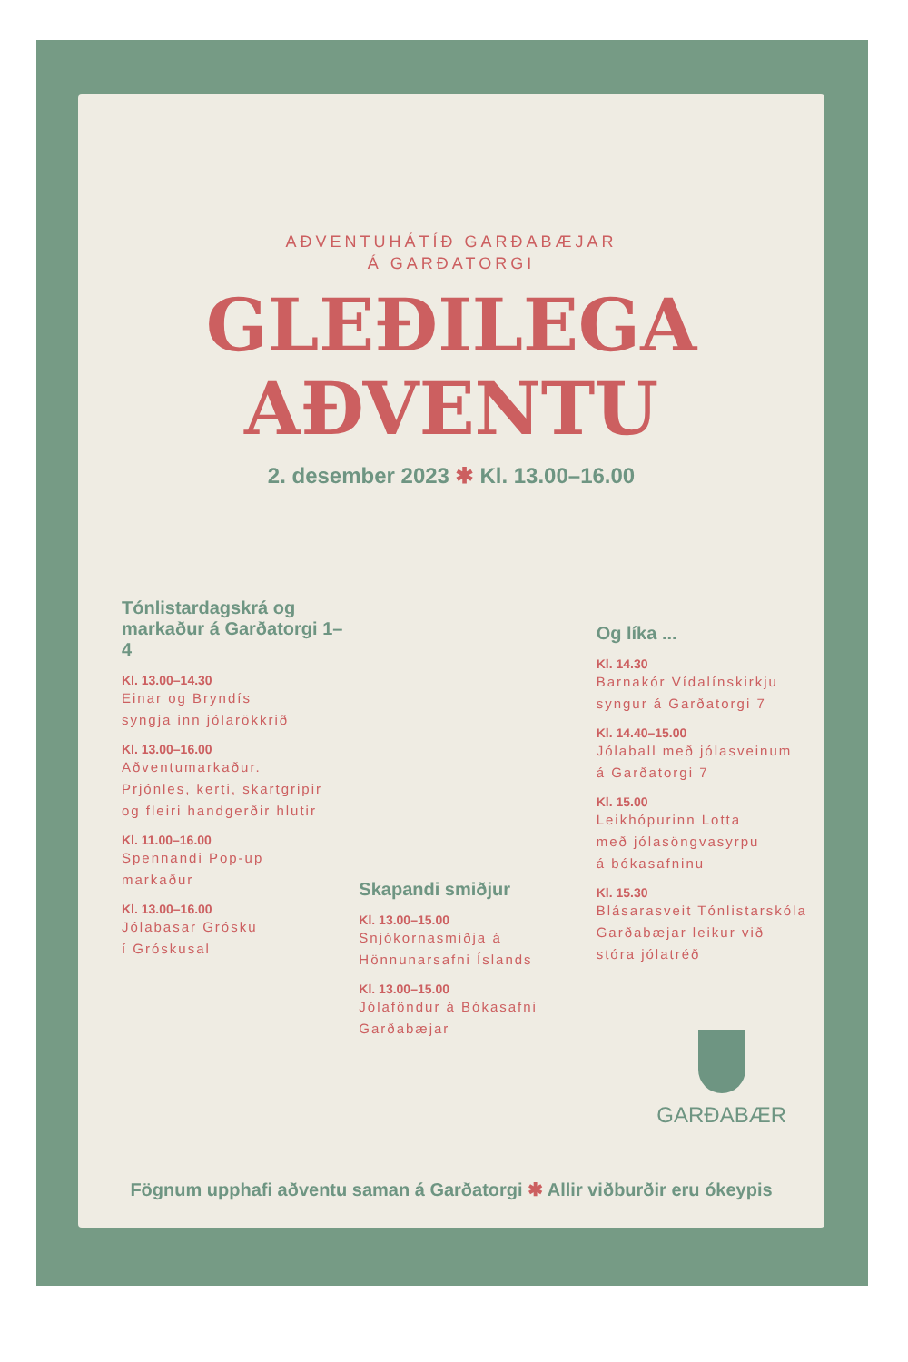AÐVENTUHÁTÍÐ GARÐABÆJAR
Á GARÐATORGI
GLEÐILEGA
AÐVENTU
2. desember 2023 ✱ Kl. 13.00–16.00
Tónlistardagskrá og markaður á Garðatorgi 1–4
Kl. 13.00–14.30
Einar og Bryndís
syngja inn jólarökkrið
Kl. 13.00–16.00
Aðventumarkaður.
Prjónles, kerti, skartgripir
og fleiri handgerðir hlutir
Kl. 11.00–16.00
Spennandi Pop-up
markaður
Kl. 13.00–16.00
Jólabasar Grósku
í Gróskusal
Skapandi smiðjur
Kl. 13.00–15.00
Snjókornasmiðja á
Hönnunarsafni Íslands
Kl. 13.00–15.00
Jólaföndur á Bókasafni
Garðabæjar
Og líka ...
Kl. 14.30
Barnakór Vídalínskirkju
syngur á Garðatorgi 7
Kl. 14.40–15.00
Jólaball með jólasveinum
á Garðatorgi 7
Kl. 15.00
Leikhópurinn Lotta
með jólasöngvasyrpu
á bókasafninu
Kl. 15.30
Blásarasveit Tónlistarskóla
Garðabæjar leikur við
stóra jólatréð
GARÐABÆR
Fögnum upphafi aðventu saman á Garðatorgi ✱ Allir viðburðir eru ókeypis